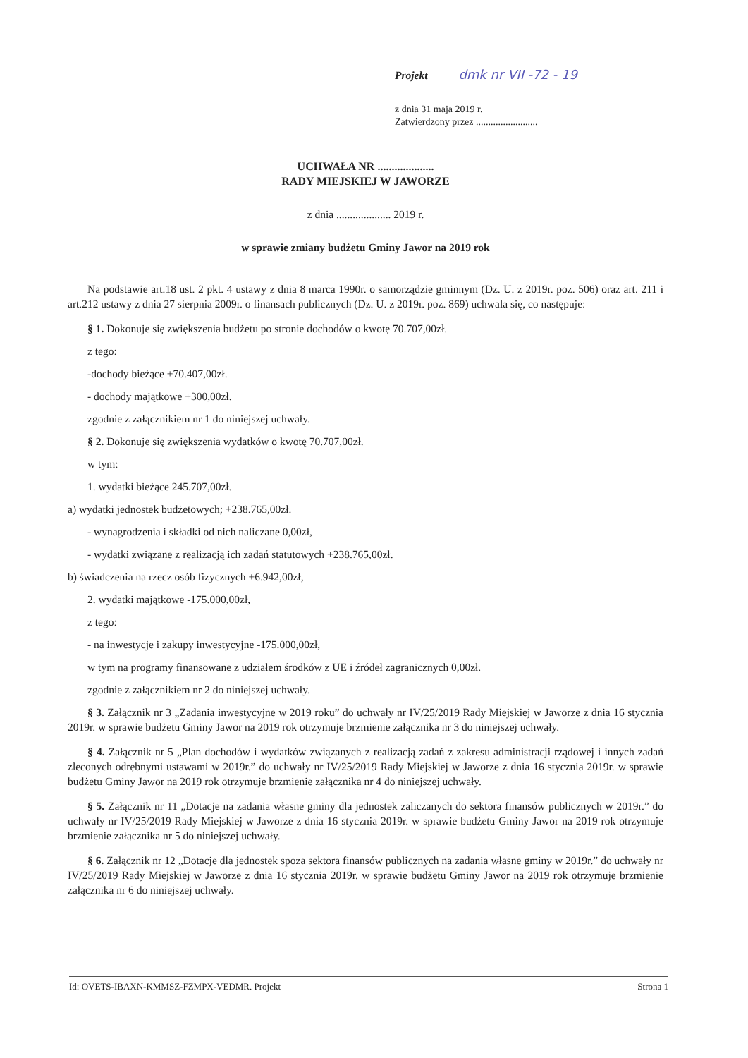Projekt dmk nr VII -72 - 19
z dnia 31 maja 2019 r.
Zatwierdzony przez .........................
UCHWAŁA NR ....................
RADY MIEJSKIEJ W JAWORZE
z dnia .................... 2019 r.
w sprawie zmiany budżetu Gminy Jawor na 2019 rok
Na podstawie art.18 ust. 2 pkt. 4 ustawy z dnia 8 marca 1990r. o samorządzie gminnym (Dz. U. z 2019r. poz. 506) oraz art. 211 i art.212 ustawy z dnia 27 sierpnia 2009r. o finansach publicznych (Dz. U. z 2019r. poz. 869) uchwala się, co następuje:
§ 1. Dokonuje się zwiększenia budżetu po stronie dochodów o kwotę 70.707,00zł.
z tego:
-dochody bieżące +70.407,00zł.
- dochody majątkowe +300,00zł.
zgodnie z załącznikiem nr 1 do niniejszej uchwały.
§ 2. Dokonuje się zwiększenia wydatków o kwotę 70.707,00zł.
w tym:
1. wydatki bieżące 245.707,00zł.
a) wydatki jednostek budżetowych; +238.765,00zł.
- wynagrodzenia i składki od nich naliczane 0,00zł,
- wydatki związane z realizacją ich zadań statutowych +238.765,00zł.
b) świadczenia na rzecz osób fizycznych +6.942,00zł,
2. wydatki majątkowe -175.000,00zł,
z tego:
- na inwestycje i zakupy inwestycyjne -175.000,00zł,
w tym na programy finansowane z udziałem środków z UE i źródeł zagranicznych 0,00zł.
zgodnie z załącznikiem nr 2 do niniejszej uchwały.
§ 3. Załącznik nr 3 „Zadania inwestycyjne w 2019 roku” do uchwały nr IV/25/2019 Rady Miejskiej w Jaworze z dnia 16 stycznia 2019r. w sprawie budżetu Gminy Jawor na 2019 rok otrzymuje brzmienie załącznika nr 3 do niniejszej uchwały.
§ 4. Załącznik nr 5 „Plan dochodów i wydatków związanych z realizacją zadań z zakresu administracji rządowej i innych zadań zleconych odrębnymi ustawami w 2019r.” do uchwały nr IV/25/2019 Rady Miejskiej w Jaworze z dnia 16 stycznia 2019r. w sprawie budżetu Gminy Jawor na 2019 rok otrzymuje brzmienie załącznika nr 4 do niniejszej uchwały.
§ 5. Załącznik nr 11 „Dotacje na zadania własne gminy dla jednostek zaliczanych do sektora finansów publicznych w 2019r.” do uchwały nr IV/25/2019 Rady Miejskiej w Jaworze z dnia 16 stycznia 2019r. w sprawie budżetu Gminy Jawor na 2019 rok otrzymuje brzmienie załącznika nr 5 do niniejszej uchwały.
§ 6. Załącznik nr 12 „Dotacje dla jednostek spoza sektora finansów publicznych na zadania własne gminy w 2019r.” do uchwały nr IV/25/2019 Rady Miejskiej w Jaworze z dnia 16 stycznia 2019r. w sprawie budżetu Gminy Jawor na 2019 rok otrzymuje brzmienie załącznika nr 6 do niniejszej uchwały.
Id: OVETS-IBAXN-KMMSZ-FZMPX-VEDMR. Projekt Strona 1